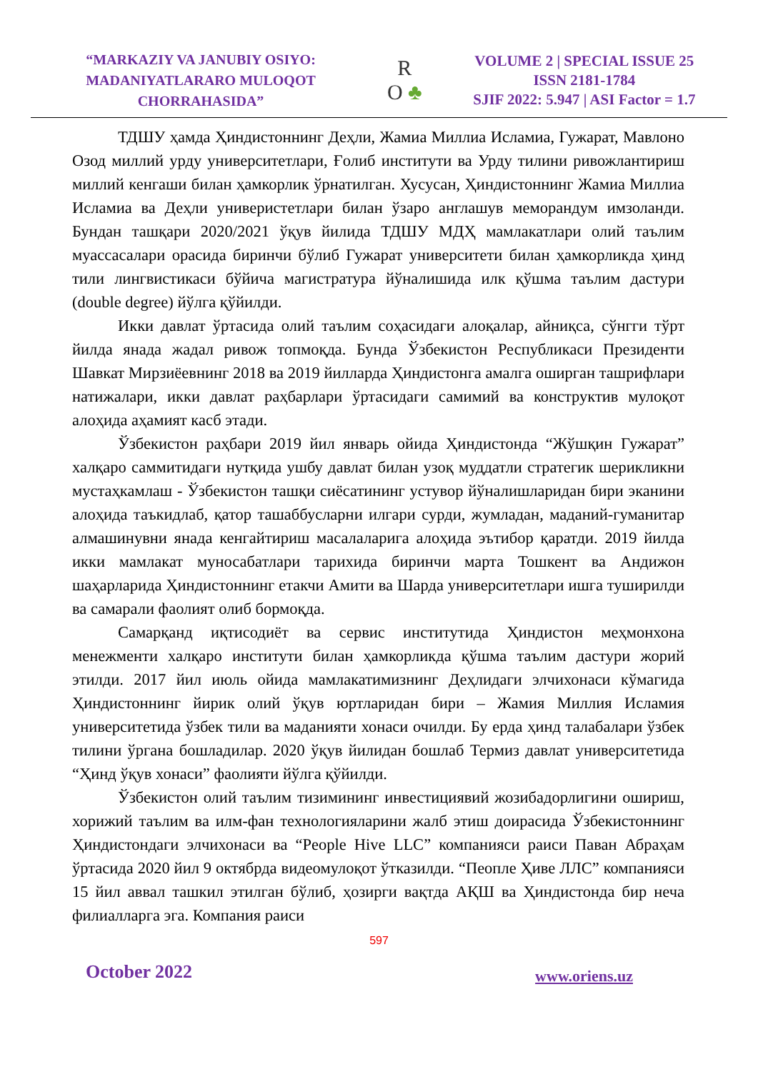“MARKAZIY VA JANUBIY OSIYO:
MADANIYATLARARO MULOQOT
CHORRAHASIDA”
R
O ♣
VOLUME 2 | SPECIAL ISSUE 25
ISSN 2181-1784
SJIF 2022: 5.947 | ASI Factor = 1.7
ТДШУ ҳамда Ҳиндистоннинг Деҳли, Жамиа Миллиа Исламиа, Гужарат, Мавлоно Озод миллий урду университетлари, Ғолиб институти ва Урду тилини ривожлантириш миллий кенгаши билан ҳамкорлик ўрнатилган. Хусусан, Ҳиндистоннинг Жамиа Миллиа Исламиа ва Деҳли универистетлари билан ўзаро англашув меморандум имзоланди. Бундан ташқари 2020/2021 ўқув йилида ТДШУ МДҲ мамлакатлари олий таълим муассасалари орасида биринчи бўлиб Гужарат университети билан ҳамкорликда ҳинд тили лингвистикаси бўйича магистратура йўналишида илк қўшма таълим дастури (double degree) йўлга қўйилди.
Икки давлат ўртасида олий таълим соҳасидаги алоқалар, айниқса, сўнгги тўрт йилда янада жадал ривож топмоқда. Бунда Ўзбекистон Республикаси Президенти Шавкат Мирзиёевнинг 2018 ва 2019 йилларда Ҳиндистонга амалга оширган ташрифлари натижалари, икки давлат раҳбарлари ўртасидаги самимий ва конструктив мулоқот алоҳида аҳамият касб этади.
Ўзбекистон раҳбари 2019 йил январь ойида Ҳиндистонда “Жўшқин Гужарат” халқаро саммитидаги нутқида ушбу давлат билан узоқ муддатли стратегик шерикликни мустаҳкамлаш - Ўзбекистон ташқи сиёсатининг устувор йўналишларидан бири эканини алоҳида таъкидлаб, қатор ташаббусларни илгари сурди, жумладан, маданий-гуманитар алмашинувни янада кенгайтириш масалаларига алоҳида эътибор қаратди. 2019 йилда икки мамлакат муносабатлари тарихида биринчи марта Тошкент ва Андижон шаҳарларида Ҳиндистоннинг етакчи Амити ва Шарда университетлари ишга туширилди ва самарали фаолият олиб бормоқда.
Самарқанд иқтисодиёт ва сервис институтида Ҳиндистон меҳмонхона менежменти халқаро институти билан ҳамкорликда қўшма таълим дастури жорий этилди. 2017 йил июль ойида мамлакатимизнинг Деҳлидаги элчихонаси кўмагида Ҳиндистоннинг йирик олий ўқув юртларидан бири – Жамия Миллия Исламия университетида ўзбек тили ва маданияти хонаси очилди. Бу ерда ҳинд талабалари ўзбек тилини ўргана бошладилар. 2020 ўқув йилидан бошлаб Термиз давлат университетида “Ҳинд ўқув хонаси” фаолияти йўлга қўйилди.
Ўзбекистон олий таълим тизимининг инвестициявий жозибадорлигини ошириш, хорижий таълим ва илм-фан технологияларини жалб этиш доирасида Ўзбекистоннинг Ҳиндистондаги элчихонаси ва “People Hive LLC” компанияси раиси Паван Абраҳам ўртасида 2020 йил 9 октябрда видеомулоқот ўтказилди. “Пеопле Ҳиве ЛЛС” компанияси 15 йил аввал ташкил этилган бўлиб, ҳозирги вақтда АҚШ ва Ҳиндистонда бир неча филиалларга эга. Компания раиси
597
October 2022 www.oriens.uz